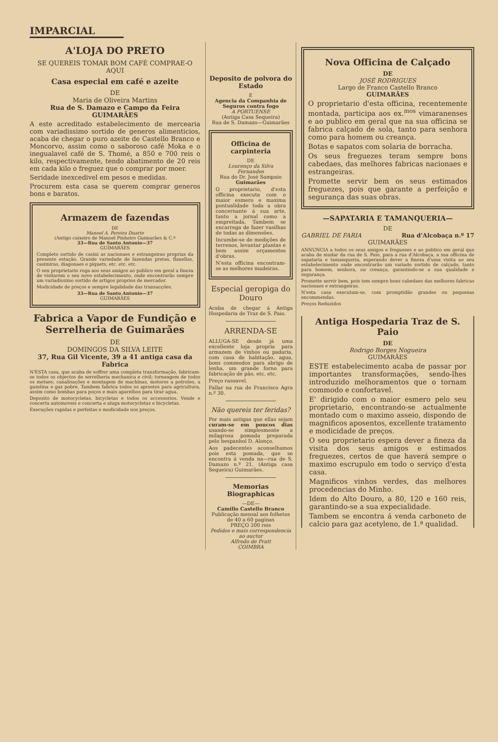IMPARCIAL
A'LOJA DO PRETO
SE QUEREIS TOMAR BOM CAFÉ COMPRAE-O AQUI
Casa especial em café e azeite
DE
Maria de Oliveira Martins
Rua de S. Damazo e Campo da Feira
GUIMARÃES
A este acreditado estabelecimento de mercearia com variadissimo sortido de generos alimenticios, acaba de chegar o puro azeite de Castello Branco e Moncorvo, assim como o saboroso café Moka e o inegualavel café de S. Thomé, a 850 e 700 reis o kilo, respectivamente, tendo abatimento de 20 reis em cada kilo o freguez que o comprar por moer.
Seridade inexcedivel em pesos e medidas.
Procurem esta casa se querem comprar generos bons e baratos.
Armazem de fazendas
DE
Manoel A. Pereira Duarte
(Antigo caixeiro de Manoel Pinheiro Guimarães & C.ª
33—Rua de Santo Antonio—37
GUIMARÃES
Completo sortido de casini as nacionaes e estrangeiras proprias da presente estação. Grande variedade de fazendas pretas, flanellas, casimiras, diagonaes e piquets, etc. etc. etc.
O seu proprietario roga aos seus amigos ao publico em geral a fineza de visitarem o seu novo estabelecimento, onde encontrarão sempre um variadissimo sortido de artigos proprios de mercador.
Modicidade de preços e sempre legalidade das transacções.
33—Rua de Santo Antonio—37
GUIMARÃES
Fabrica a Vapor de Fundição e Serrelheria de Guimarães
DE
DOMINGOS DA SILVA LEITE
37, Rua Gil Vicente, 39 a 41 antiga casa da Fabrica
N'ESTA casa, que acaba de soffrer uma completa transformação, fabricam-se todos os objectos de serrelheria mechanica e civil; torneagem de todos os metaes; canalisações e montagem de machinas, motores a potroleo, a gazolina e gaz pobre. Tambem fabrica todos os aprestes para agricultura, assim como bombas para poços e mais aparelhos para tirar agua.
Deposito de motocycletas, bicycletas e todos os accessorios. Vende e concerta automoveis e concerta e aluga motocycletas e bicycletas.
Execuções rapidas e perfeitas e modicidade nos preços.
Deposito de polvora do Estado
E
Agencia da Companhia de Seguros contra fogo
A PORTUENSE
(Antiga Casa Sequeira)
Rua de S. Damazo—Guimarães
Officina de carpinteria
DE
Lourenço da Silva Fernandes
Rua do Dr. José Sampaio
Guimarães
O proprietario, d'esta officina executa com o maior esmero e maxima pontualidade toda a obra concernante á sua arte, tanto a jornal como a empreitada. Tambem se encarrega de fazer vasilhas de todas as dimensões.
Incumbe-se de medições de terrenos, levantar plantas e bem assim orçamentos d'obras.
N'esta officina encontram-se as melhores madeiras.
Especial geropiga do Douro
Acaba de chegar á Antiga Hospedaria de Traz de S. Paio.
ARRENDA-SE
ALLUGA-SE desde já uma excellente loja propria para armazem de vinhos ou padaria, com casa de habitação, agua, bons commodos para abrigo de lenha, um grande forno para fabricação de pão, etc. etc.
Preço rasoavel.
Fallar na rua de Francisco Agra n.º 30.
Não quereis ter feridas?
Por mais antigas que ellas sejam curam-se em poucos dias usando-se simplesmente a milagrosa pomada preparada pelo hespanhol D. Alonço.
Aos padecentes aconselhamos pois esta pomada, que se encontra á venda na—rua de S. Damazo n.º 21, (Antiga casa Sequeira) Guimarães.
Memorias Biographicas
—DE—
Camillo Castello Branco
Publicação mensal aos folhetos de 40 a 60 paginas
PREÇO 200 reis
Pedidos e mais correspondencia ao auctor
Alfredo de Pratt
COIMBRA
Nova Officina de Calçado
DE
JOSÉ RODRIGUES
Largo de Franco Castello Branco
GUIMARÃES
O proprietario d'esta officina, recentemente montada, participa aos ex.<sup>mos</sup> vimaranenses e ao publico em geral que na sua officina se fabrica calçado de sola, tanto para senhora como para homem ou creança.
Botas e sapatos com solaria de borracha.
Os seus freguezes teram sempre bons cabedaes, das melhores fabricas nacionaes e estrangeiras.
Promette servir bem os seus estimados freguezes, pois que garante a perfeição e segurança das suas obras.
—SAPATARIA E TAMANQUERIA—
DE
GABRIEL DE FARIA Rua d'Alcobaça n.º 17
GUIMARÃES
ANNUNCIA a todos os seus amigos e freguezes e ao publico em geral que acaba de mudar da rua de S. Paio, para a rua d'Alcobaça, a sua officina de sapataria e tamanqueria, esperando dever a fineza d'uma visita ao seu estabelecimento onde encontrarão um variado sortido de calçado, tanto para homem, senhora, ou creança, garantindo-se a sua qualidade e segurança.
Promette servir bem, pois tem sempre bons cabedaes das melhores fabricas nacionaes e extrangeiras.
N'esta casa executam-se, com promptidão grandes ou pequenas encommendas.
Preços Reduzidos
Antiga Hospedaria Traz de S. Paio
DE
Rodrigo Borges Nogueira
GUIMARÃES
ESTE estabelecimento acaba de passar por importantes transformações, sendo-lhes introduzido melhoramentos que o tornam commodo e confortavel.
E' dirigido com o maior esmero pelo seu proprietario, encontrando-se actualmente montado com o maximo asseio, dispondo de magnificos aposentos, excellente tratamento e modicidade de preços.
O seu proprietario espera dever a fineza da visita dos seus amigos e estimados freguezes, certos de que haverá sempre o maximo escrupulo em todo o serviço d'esta casa.
Magnificos vinhos verdes, das melhores procedencias do Minho.
Idem do Alto Douro, a 80, 120 e 160 reis, garantindo-se a sua expecialidade.
Tambem se encontra á venda carboneto de calcio para gaz acetyleno, de 1.ª qualidad.